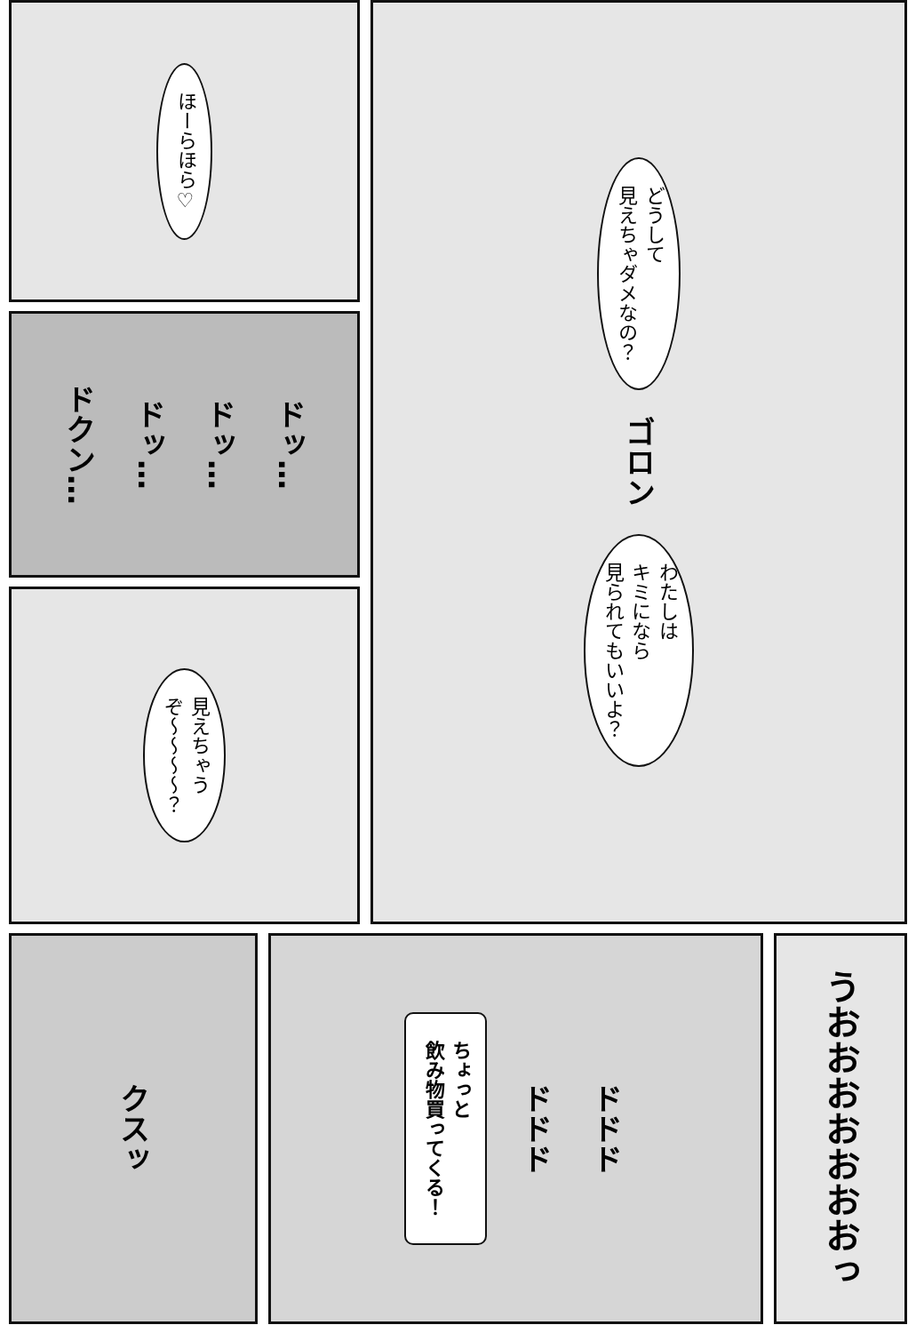ほーらほら♡
ドクン…
ドッ…
ドッ…
ドッ…
見えちゃう
ぞ〜〜〜〜？
どうして
見えちゃダメなの？
ゴロン
わたしは
キミになら
見られてもいいよ？
クスッ
ちょっと
飲み物買ってくる！
ドドド
ドドド
うおおおおおおおっ